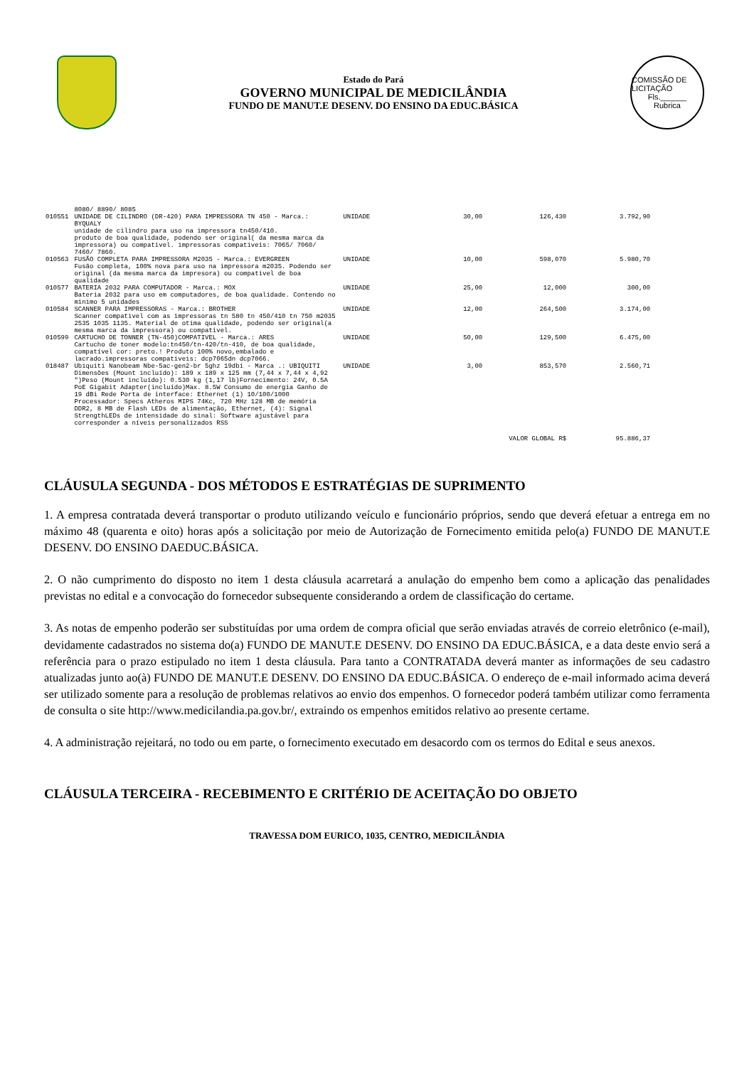Estado do Pará
GOVERNO MUNICIPAL DE MEDICILÂNDIA
FUNDO DE MANUT.E DESENV. DO ENSINO DA EDUC.BÁSICA
COMISSÃO DE LICITAÇÃO
Fls.______
Rubrica
| | 8080/ 8890/ 8085 | | | | |
| 010551 | UNIDADE DE CILINDRO (DR-420) PARA IMPRESSORA TN 450 - Marca.: BYQUALY unidade de cilindro para uso na impressora tn450/410. produto de boa qualidade, podendo ser original( da mesma marca da impressora) ou compativel. impressoras compativeis: 7065/ 7060/ 7460/ 7860. | UNIDADE | 30,00 | 126,430 | 3.792,90 |
| 010563 | FUSÃO COMPLETA PARA IMPRESSORA M2035 - Marca.: EVERGREEN Fusão completa, 100% nova para uso na impressora m2035. Podendo ser original (da mesma marca da impresora) ou compativel de boa qualidade | UNIDADE | 10,00 | 598,070 | 5.980,70 |
| 010577 | BATERIA 2032 PARA COMPUTADOR - Marca.: MOX Bateria 2032 para uso em computadores, de boa qualidade. Contendo no minimo 5 unidades | UNIDADE | 25,00 | 12,000 | 300,00 |
| 010584 | SCANNER PARA IMPRESSORAS - Marca.: BROTHER Scanner compativel com as impressoras tn 580 tn 450/410 tn 750 m2035 2535 1035 1135. Material de otima qualidade, podendo ser original(a mesma marca da impressora) ou compativel. | UNIDADE | 12,00 | 264,500 | 3.174,00 |
| 010599 | CARTUCHO DE TONNER (TN-450)COMPATIVEL - Marca.: ARES Cartucho de toner modelo:tn450/tn-420/tn-410, de boa qualidade, compatível cor: preto.! Produto 100% novo,embalado e lacrado.impressoras compativeis: dcp7065dn dcp7066. | UNIDADE | 50,00 | 129,500 | 6.475,00 |
| 018487 | Ubiquiti Nanobeam Nbe-5ac-gen2-br 5ghz 19dbi - Marca .: UBIQUITI Dimensões (Mount incluído): 189 x 189 x 125 mm (7,44 x 7,44 x 4,92 ")Peso (Mount incluído): 0.530 kg (1,17 lb)Fornecimento: 24V, 0.5A PoE Gigabit Adapter(incluído)Max. 8.5W Consumo de energia Ganho de 19 dBi Rede Porta de interface: Ethernet (1) 10/100/1000 Processador: Specs Atheros MIPS 74Kc, 720 MHz 128 MB de memória DDR2, 8 MB de Flash LEDs de alimentação, Ethernet, (4): Signal StrengthLEDs de intensidade do sinal: Software ajustável para corresponder a níveis personalizados RSS | UNIDADE | 3,00 | 853,570 | 2.560,71 |
| VALOR GLOBAL R$ | | | | | 95.886,37 |
CLÁUSULA SEGUNDA - DOS MÉTODOS E ESTRATÉGIAS DE SUPRIMENTO
1. A empresa contratada deverá transportar o produto utilizando veículo e funcionário próprios, sendo que deverá efetuar a entrega em no máximo 48 (quarenta e oito) horas após a solicitação por meio de Autorização de Fornecimento emitida pelo(a) FUNDO DE MANUT.E DESENV. DO ENSINO DAEDUC.BÁSICA.
2. O não cumprimento do disposto no item 1 desta cláusula acarretará a anulação do empenho bem como a aplicação das penalidades previstas no edital e a convocação do fornecedor subsequente considerando a ordem de classificação do certame.
3. As notas de empenho poderão ser substituídas por uma ordem de compra oficial que serão enviadas através de correio eletrônico (e-mail), devidamente cadastrados no sistema do(a) FUNDO DE MANUT.E DESENV. DO ENSINO DA EDUC.BÁSICA, e a data deste envio será a referência para o prazo estipulado no item 1 desta cláusula. Para tanto a CONTRATADA deverá manter as informações de seu cadastro atualizadas junto ao(à) FUNDO DE MANUT.E DESENV. DO ENSINO DA EDUC.BÁSICA. O endereço de e-mail informado acima deverá ser utilizado somente para a resolução de problemas relativos ao envio dos empenhos. O fornecedor poderá também utilizar como ferramenta de consulta o site http://www.medicilandia.pa.gov.br/, extraindo os empenhos emitidos relativo ao presente certame.
4. A administração rejeitará, no todo ou em parte, o fornecimento executado em desacordo com os termos do Edital e seus anexos.
CLÁUSULA TERCEIRA - RECEBIMENTO E CRITÉRIO DE ACEITAÇÃO DO OBJETO
TRAVESSA DOM EURICO, 1035, CENTRO, MEDICILÂNDIA